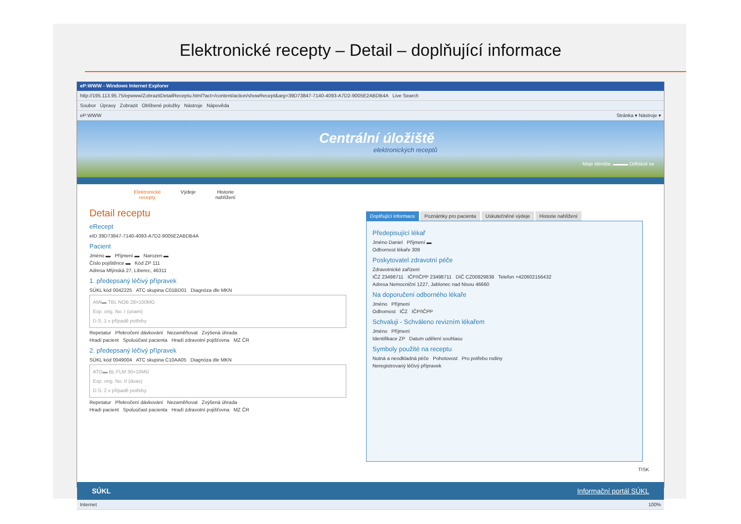Elektronické recepty – Detail – doplňující informace
eP:WWW - Windows Internet Explorer
http://195.113.95.75/epwww/ZobrazitDetailReceptu.html?act=/content/action/showRecept&arg=39D73847-7140-4093-A7D2-9005E2ABDB4A Live Search
Soubor Úpravy Zobrazit Oblíbené položky Nástroje Nápověda
eP:WWW Stránka ▾ Nástroje ▾
Centrální úložiště
elektronických receptů
Moje identita: ▬▬▬ Odhlásit se
Elektronické
recepty Výdeje Historie
nahlížení
Detail receptu
eRecept
eID 39D73847-7140-4093-A7D2-9005E2ABDB4A
Pacient
Jméno ▬ Příjmení ▬ Narozen ▬
Číslo pojištěnce ▬ Kód ZP 111
Adresa Mlýnská 27, Liberec, 46311
1. předepsaný léčivý přípravek
SÚKL kód 0042225 ATC skupina C01BD01 Diagnóza dle MKN
AMI▬ TBL NOB 28×100MG
Exp. orig. No. I (unam)
D.S. 1 v případě potřeby
Repetatur Překročení dávkování Nezaměňovat Zvýšená úhrada
Hradí pacient Spoluúčast pacienta Hradí zdravotní pojišťovna MZ ČR
2. předepsaný léčivý přípravek
SÚKL kód 0049004 ATC skupina C10AA05 Diagnóza dle MKN
ATO▬ BL FLM 30×10MG
Exp. orig. No. II (duas)
D.S. 2 v případě potřeby
Repetatur Překročení dávkování Nezaměňovat Zvýšená úhrada
Hradí pacient Spoluúčast pacienta Hradí zdravotní pojišťovna MZ ČR
Doplňující informace Poznámky pro pacienta Uskutečněné výdeje Historie nahlížení
Předepisující lékař
Jméno Daniel Příjmení ▬
Odbornost lékaře 309
Poskytovatel zdravotní péče
Zdravotnické zařízení
IČZ 23498711 IČP/IČPP 23498711 DIČ CZ00829838 Telefon +420602156432
Adresa Nemocniční 1227, Jablonec nad Nisou 46660
Na doporučení odborného lékaře
Jméno Příjmení
Odbornost IČZ IČP/IČPP
Schvaluji - Schváleno revizním lékařem
Jméno Příjmení
Identifikace ZP Datum udělení souhlasu
Symboly použité na receptu
Nutná a neodkladná péče Pohotovost Pro potřebu rodiny
Neregistrovaný léčivý přípravek
TISK
SÚKL Informační portál SÚKL
Internet 100%